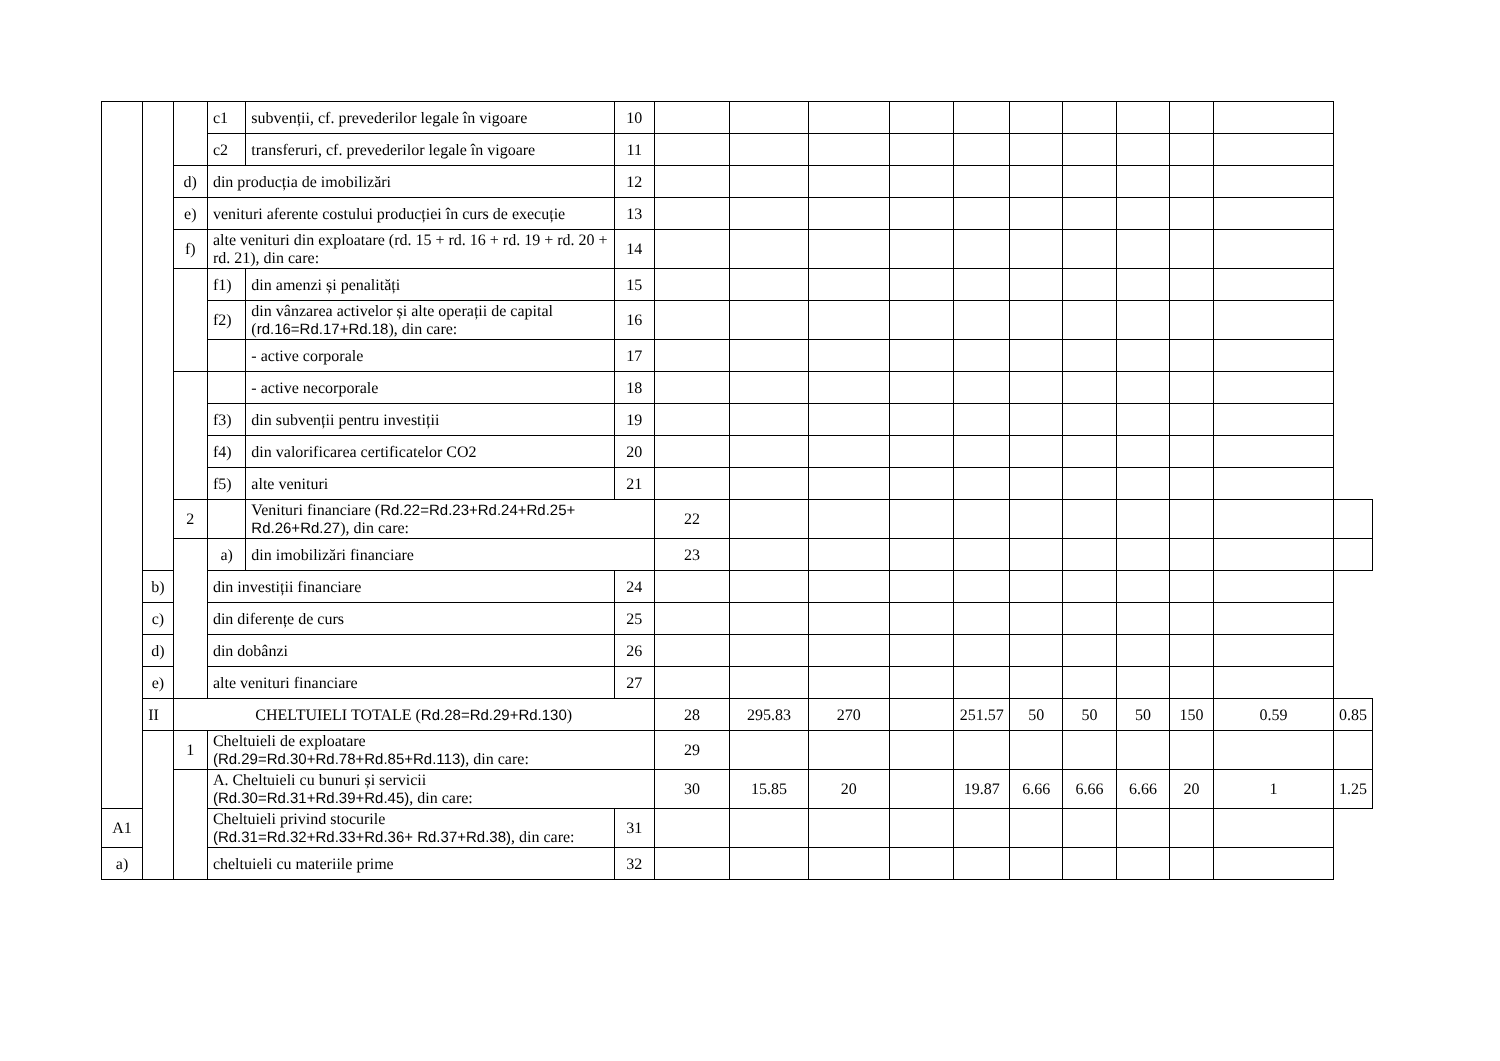| | | | c1 | subvenții, cf. prevederilor legale în vigoare | 10 | | | | | | | | | | | |
| | | | c2 | transferuri, cf. prevederilor legale în vigoare | 11 | | | | | | | | | | | |
| | | d) | din producția de imobilizări | | 12 | | | | | | | | | | | |
| | | e) | venituri aferente costului producției în curs de execuție | | 13 | | | | | | | | | | | |
| | | f) | alte venituri din exploatare (rd. 15 + rd. 16 + rd. 19 + rd. 20 + rd. 21), din care: | | 14 | | | | | | | | | | | |
| | | | f1) | din amenzi și penalități | 15 | | | | | | | | | | | |
| | | | f2) | din vânzarea activelor și alte operații de capital ( rd.16=Rd.17+Rd.18 ), din care: | 16 | | | | | | | | | | | |
| | | | | - active corporale | 17 | | | | | | | | | | | |
| | | | | - active necorporale | 18 | | | | | | | | | | | |
| | | | f3) | din subvenții pentru investiții | 19 | | | | | | | | | | | |
| | | | f4) | din valorificarea certificatelor CO2 | 20 | | | | | | | | | | | |
| | | | f5) | alte venituri | 21 | | | | | | | | | | | |
| | | 2 | | Venituri financiare ( Rd.22=Rd.23+Rd.24+Rd.25+ Rd.26+Rd.27 ), din care: | | 22 | | | | | | | | | | |
| | | | a) | din imobilizări financiare | | 23 | | | | | | | | | | |
| | b) | | din investiții financiare | | 24 | | | | | | | | | | | |
| | c) | | din diferențe de curs | | 25 | | | | | | | | | | | |
| | d) | | din dobânzi | | 26 | | | | | | | | | | | |
| | e) | | alte venituri financiare | | 27 | | | | | | | | | | | |
| | II | CHELTUIELI TOTALE ( Rd.28=Rd.29+Rd.130 ) | | | | 28 | 295.83 | 270 | | 251.57 | 50 | 50 | 50 | 150 | 0.59 | 0.85 |
| | | 1 | Cheltuieli de exploatare (Rd.29=Rd.30+Rd.78+Rd.85+Rd.113) , din care: | | | 29 | | | | | | | | | | |
| | | | A. Cheltuieli cu bunuri și servicii (Rd.30=Rd.31+Rd.39+Rd.45) , din care: | | | 30 | 15.85 | 20 | | 19.87 | 6.66 | 6.66 | 6.66 | 20 | 1 | 1.25 |
| A1 | | | Cheltuieli privind stocurile (Rd.31=Rd.32+Rd.33+Rd.36+ Rd.37+Rd.38) , din care: | | 31 | | | | | | | | | | | |
| a) | | | cheltuieli cu materiile prime | | 32 | | | | | | | | | | | |